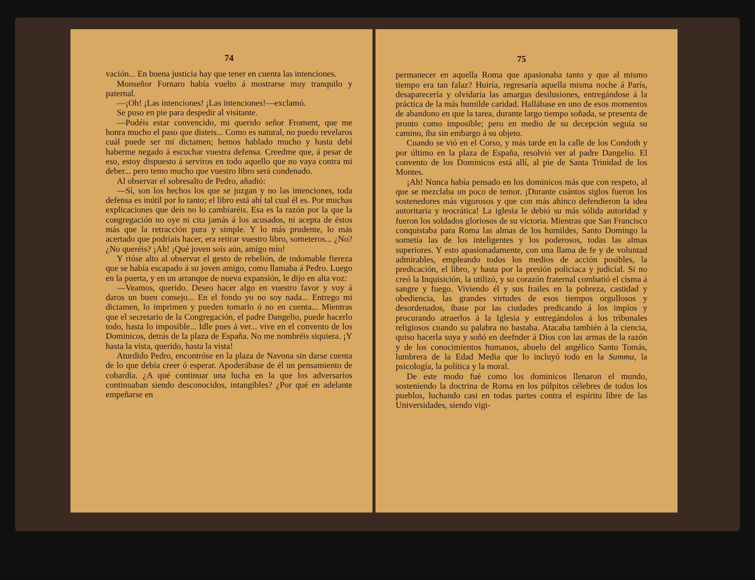74
vación... En buena justicia hay que tener en cuenta las intenciones.
Monseñor Fornaro había vuelto á mostrarse muy tranquilo y paternal.
—¡Oh! ¡Las intenciones! ¡Las intenciones!—exclamó.
Se puso en pie para despedir al visitante.
—Podéis estar convencido, mi querido señor Froment, que me honra mucho el paso que disteis... Como es natural, no puedo revelaros cuál puede ser mi dictamen; hemos hablado mucho y hasta debí haberme negado á escuchar vuestra defensa. Creedme que, á pesar de eso, estoy dispuesto á serviros en todo aquello que no vaya contra mi deber... pero temo mucho que vuestro libro será condenado.
Al observar el sobresalto de Pedro, añadió:
—Sí, son los hechos los que se juzgan y no las intenciones, toda defensa es inútil por lo tanto; el libro está ahí tal cual él es. Por muchas explicaciones que deis no lo cambiaréis. Esa es la razón por la que la congregación no oye ni cita jamás á los acusados, ni acepta de éstos más que la retracción pura y simple. Y lo más prudente, lo más acertado que podríais hacer, era retirar vuestro libro, someteros... ¿No? ¿No queréis? ¡Ah! ¡Qué joven sois aún, amigo mío!
Y rióse alto al observar el gesto de rebelión, de indomable fiereza que se había escapado á su joven amigo, como llamaba á Pedro. Luego en la puerta, y en un arranque de nueva expansión, le dijo en alta voz:
—Veamos, querido. Deseo hacer algo en vuestro favor y voy á daros un buen consejo... En el fondo yo no soy nada... Entrego mi dictamen, lo imprimen y pueden tomarlo ó no en cuenta... Mientras que el secretario de la Congregación, el padre Dangelio, puede hacerlo todo, hasta lo imposible... Idle pues á ver... vive en el convento de los Dominicos, detrás de la plaza de España. No me nombréis siquiera. ¡Y hasta la vista, querido, hasta la vista!
Aturdido Pedro, encontróse en la plaza de Navona sin darse cuenta de lo que debía creer ó esperar. Apoderábase de él un pensamiento de cobardía. ¿A qué continuar una lucha en la que los adversarios continuaban siendo desconocidos, intangibles? ¿Por qué en adelante empeñarse en
75
permanecer en aquella Roma que apasionaba tanto y que al mismo tiempo era tan falaz? Huiría, regresaría aquella misma noche á París, desaparecería y olvidaría las amargas desilusiones, entregándose á la práctica de la más humilde caridad. Hallábase en uno de esos momentos de abandono en que la tarea, durante largo tiempo soñada, se presenta de pronto como imposible; pero en medio de su decepción seguía su camino, iba sin embargo á su objeto.
Cuando se vió en el Corso, y más tarde en la calle de los Condoth y por último en la plaza de España, resolvió ver al padre Dangelio. El convento de los Dominicos está allí, al pie de Santa Trinidad de los Montes.
¡Ah! Nunca había pensado en los dominicos más que con respeto, al que se mezclaba un poco de temor. ¡Durante cuántos siglos fueron los sostenedores más vigorosos y que con más ahinco defendieron la idea autoritaria y teocrática! La iglesia le debió su más sólida autoridad y fueron los soldados gloriosos de su victoria. Mientras que San Francisco conquistaba para Roma las almas de los humildes, Santo Domingo la sometía las de los inteligentes y los poderosos, todas las almas superiores. Y esto apasionadamente, con una llama de fe y de voluntad admirables, empleando todos los medios de acción posibles, la predicación, el libro, y hasta por la presión policiaca y judicial. Si no creó la Inquisición, la utilizó, y su corazón fraternal combatió el cisma á sangre y fuego. Viviendo él y sus frailes en la pobreza, castidad y obediencia, las grandes virtudes de esos tiempos orgullosos y desordenados, íbase por las ciudades predicando á los impíos y procurando atraerlos á la Iglesia y entregándolos á los tribunales religiosos cuando su palabra no bastaba. Atacaba también á la ciencia, quiso hacerla suya y soñó en deefnder á Dios con las armas de la razón y de los conocimientos humanos, abuelo del angélico Santo Tomás, lumbrera de la Edad Media que lo incluyó todo en la Summa, la psicología, la política y la moral.
De este modo fué como los dominicos llenaron el mundo, sosteniendo la doctrina de Roma en los púlpitos célebres de todos los pueblos, luchando casi en todas partes contra el espíritu libre de las Universidades, siendo vigi-